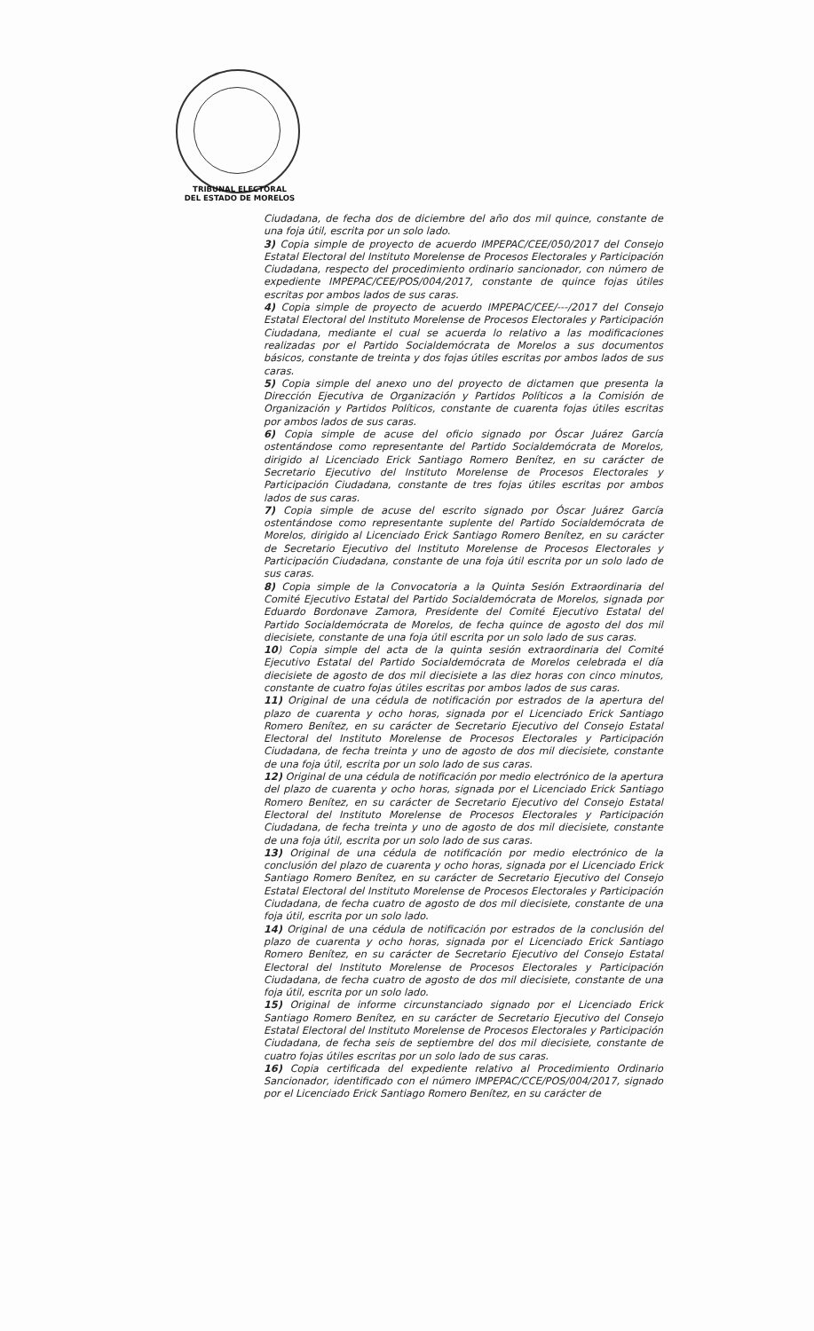TRIBUNAL ELECTORAL
DEL ESTADO DE MORELOS
Ciudadana, de fecha dos de diciembre del año dos mil quince, constante de una foja útil, escrita por un solo lado.
3) Copia simple de proyecto de acuerdo IMPEPAC/CEE/050/2017 del Consejo Estatal Electoral del Instituto Morelense de Procesos Electorales y Participación Ciudadana, respecto del procedimiento ordinario sancionador, con número de expediente IMPEPAC/CEE/POS/004/2017, constante de quince fojas útiles escritas por ambos lados de sus caras.
4) Copia simple de proyecto de acuerdo IMPEPAC/CEE/---/2017 del Consejo Estatal Electoral del Instituto Morelense de Procesos Electorales y Participación Ciudadana, mediante el cual se acuerda lo relativo a las modificaciones realizadas por el Partido Socialdemócrata de Morelos a sus documentos básicos, constante de treinta y dos fojas útiles escritas por ambos lados de sus caras.
5) Copia simple del anexo uno del proyecto de dictamen que presenta la Dirección Ejecutiva de Organización y Partidos Políticos a la Comisión de Organización y Partidos Políticos, constante de cuarenta fojas útiles escritas por ambos lados de sus caras.
6) Copia simple de acuse del oficio signado por Óscar Juárez García ostentándose como representante del Partido Socialdemócrata de Morelos, dirigido al Licenciado Erick Santiago Romero Benítez, en su carácter de Secretario Ejecutivo del Instituto Morelense de Procesos Electorales y Participación Ciudadana, constante de tres fojas útiles escritas por ambos lados de sus caras.
7) Copia simple de acuse del escrito signado por Óscar Juárez García ostentándose como representante suplente del Partido Socialdemócrata de Morelos, dirigido al Licenciado Erick Santiago Romero Benítez, en su carácter de Secretario Ejecutivo del Instituto Morelense de Procesos Electorales y Participación Ciudadana, constante de una foja útil escrita por un solo lado de sus caras.
8) Copia simple de la Convocatoria a la Quinta Sesión Extraordinaria del Comité Ejecutivo Estatal del Partido Socialdemócrata de Morelos, signada por Eduardo Bordonave Zamora, Presidente del Comité Ejecutivo Estatal del Partido Socialdemócrata de Morelos, de fecha quince de agosto del dos mil diecisiete, constante de una foja útil escrita por un solo lado de sus caras.
10) Copia simple del acta de la quinta sesión extraordinaria del Comité Ejecutivo Estatal del Partido Socialdemócrata de Morelos celebrada el día diecisiete de agosto de dos mil diecisiete a las diez horas con cinco minutos, constante de cuatro fojas útiles escritas por ambos lados de sus caras.
11) Original de una cédula de notificación por estrados de la apertura del plazo de cuarenta y ocho horas, signada por el Licenciado Erick Santiago Romero Benítez, en su carácter de Secretario Ejecutivo del Consejo Estatal Electoral del Instituto Morelense de Procesos Electorales y Participación Ciudadana, de fecha treinta y uno de agosto de dos mil diecisiete, constante de una foja útil, escrita por un solo lado de sus caras.
12) Original de una cédula de notificación por medio electrónico de la apertura del plazo de cuarenta y ocho horas, signada por el Licenciado Erick Santiago Romero Benítez, en su carácter de Secretario Ejecutivo del Consejo Estatal Electoral del Instituto Morelense de Procesos Electorales y Participación Ciudadana, de fecha treinta y uno de agosto de dos mil diecisiete, constante de una foja útil, escrita por un solo lado de sus caras.
13) Original de una cédula de notificación por medio electrónico de la conclusión del plazo de cuarenta y ocho horas, signada por el Licenciado Erick Santiago Romero Benítez, en su carácter de Secretario Ejecutivo del Consejo Estatal Electoral del Instituto Morelense de Procesos Electorales y Participación Ciudadana, de fecha cuatro de agosto de dos mil diecisiete, constante de una foja útil, escrita por un solo lado.
14) Original de una cédula de notificación por estrados de la conclusión del plazo de cuarenta y ocho horas, signada por el Licenciado Erick Santiago Romero Benítez, en su carácter de Secretario Ejecutivo del Consejo Estatal Electoral del Instituto Morelense de Procesos Electorales y Participación Ciudadana, de fecha cuatro de agosto de dos mil diecisiete, constante de una foja útil, escrita por un solo lado.
15) Original de informe circunstanciado signado por el Licenciado Erick Santiago Romero Benítez, en su carácter de Secretario Ejecutivo del Consejo Estatal Electoral del Instituto Morelense de Procesos Electorales y Participación Ciudadana, de fecha seis de septiembre del dos mil diecisiete, constante de cuatro fojas útiles escritas por un solo lado de sus caras.
16) Copia certificada del expediente relativo al Procedimiento Ordinario Sancionador, identificado con el número IMPEPAC/CCE/POS/004/2017, signado por el Licenciado Erick Santiago Romero Benítez, en su carácter de